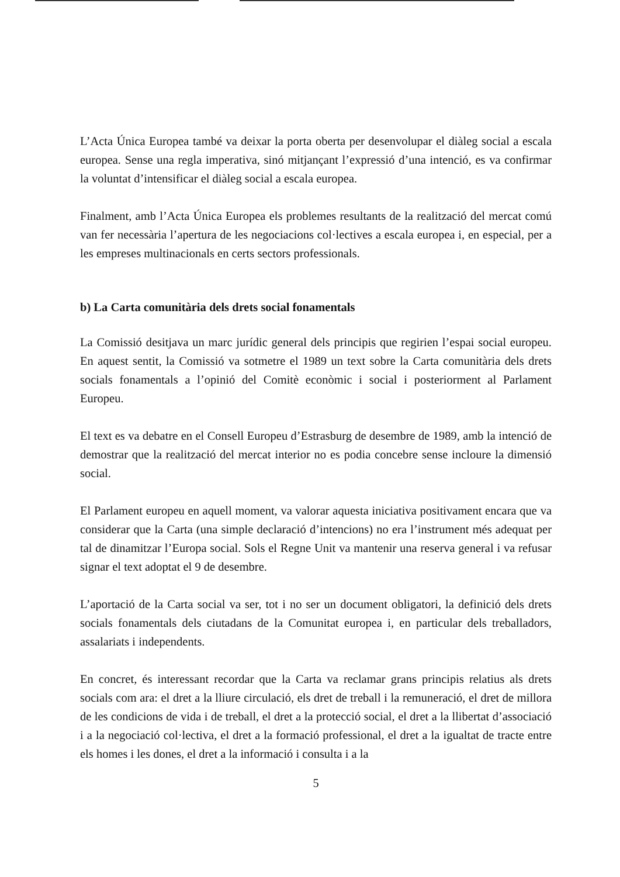L’Acta Única Europea també va deixar la porta oberta per desenvolupar el diàleg social a escala europea. Sense una regla imperativa, sinó mitjançant l’expressió d’una intenció, es va confirmar la voluntat d’intensificar el diàleg social a escala europea.
Finalment, amb l’Acta Única Europea els problemes resultants de la realització del mercat comú van fer necessària l’apertura de les negociacions col·lectives a escala europea i, en especial, per a les empreses multinacionals en certs sectors professionals.
b) La Carta comunitària dels drets social fonamentals
La Comissió desitjava un marc jurídic general dels principis que regirien l’espai social europeu. En aquest sentit, la Comissió va sotmetre el 1989 un text sobre la Carta comunitària dels drets socials fonamentals a l’opinió del Comitè econòmic i social i posteriorment al Parlament Europeu.
El text es va debatre en el Consell Europeu d’Estrasburg de desembre de 1989, amb la intenció de demostrar que la realització del mercat interior no es podia concebre sense incloure la dimensió social.
El Parlament europeu en aquell moment, va valorar aquesta iniciativa positivament encara que va considerar que la Carta (una simple declaració d’intencions) no era l’instrument més adequat per tal de dinamitzar l’Europa social. Sols el Regne Unit va mantenir una reserva general i va refusar signar el text adoptat el 9 de desembre.
L’aportació de la Carta social va ser, tot i no ser un document obligatori, la definició dels drets socials fonamentals dels ciutadans de la Comunitat europea i, en particular dels treballadors, assalariats i independents.
En concret, és interessant recordar que la Carta va reclamar grans principis relatius als drets socials com ara: el dret a la lliure circulació, els dret de treball i la remuneració, el dret de millora de les condicions de vida i de treball, el dret a la protecció social, el dret a la llibertat d’associació i a la negociació col·lectiva, el dret a la formació professional, el dret a la igualtat de tracte entre els homes i les dones, el dret a la informació i consulta i a la
5